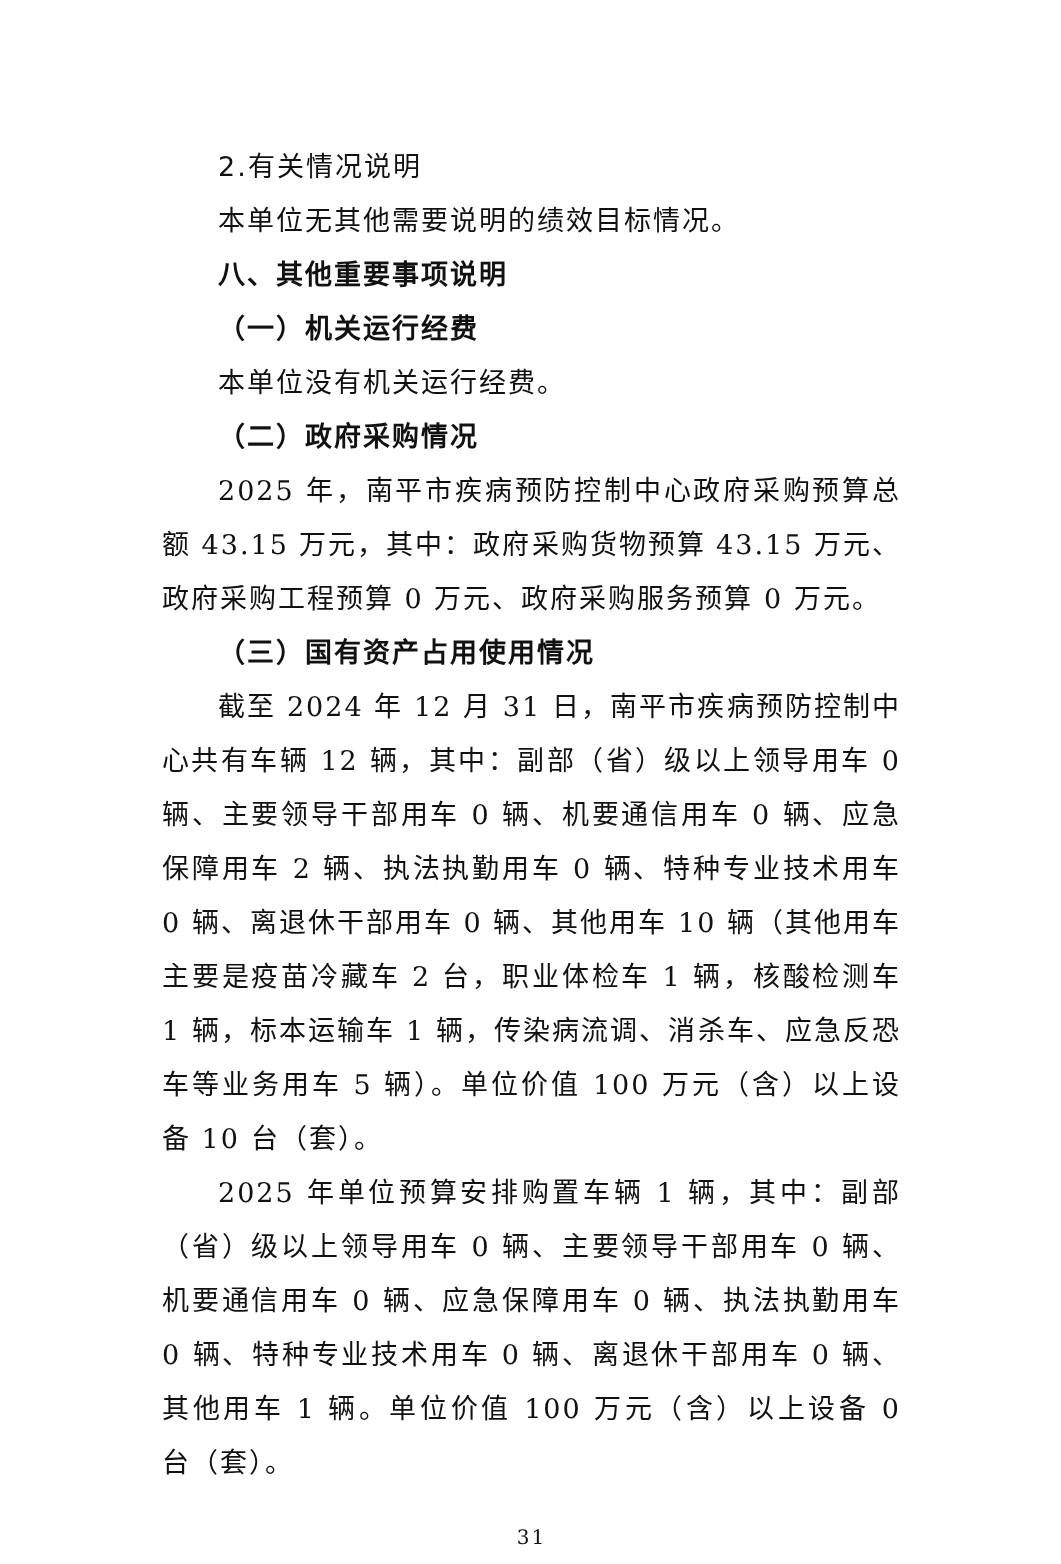2.有关情况说明
本单位无其他需要说明的绩效目标情况。
八、其他重要事项说明
（一）机关运行经费
本单位没有机关运行经费。
（二）政府采购情况
2025 年，南平市疾病预防控制中心政府采购预算总额 43.15 万元，其中：政府采购货物预算 43.15 万元、政府采购工程预算 0 万元、政府采购服务预算 0 万元。
（三）国有资产占用使用情况
截至 2024 年 12 月 31 日，南平市疾病预防控制中心共有车辆 12 辆，其中：副部（省）级以上领导用车 0 辆、主要领导干部用车 0 辆、机要通信用车 0 辆、应急保障用车 2 辆、执法执勤用车 0 辆、特种专业技术用车 0 辆、离退休干部用车 0 辆、其他用车 10 辆（其他用车主要是疫苗冷藏车 2 台，职业体检车 1 辆，核酸检测车 1 辆，标本运输车 1 辆，传染病流调、消杀车、应急反恐车等业务用车 5 辆）。单位价值 100 万元（含）以上设备 10 台（套）。
2025 年单位预算安排购置车辆 1 辆，其中：副部（省）级以上领导用车 0 辆、主要领导干部用车 0 辆、机要通信用车 0 辆、应急保障用车 0 辆、执法执勤用车 0 辆、特种专业技术用车 0 辆、离退休干部用车 0 辆、其他用车 1 辆。单位价值 100 万元（含）以上设备 0 台（套）。
31